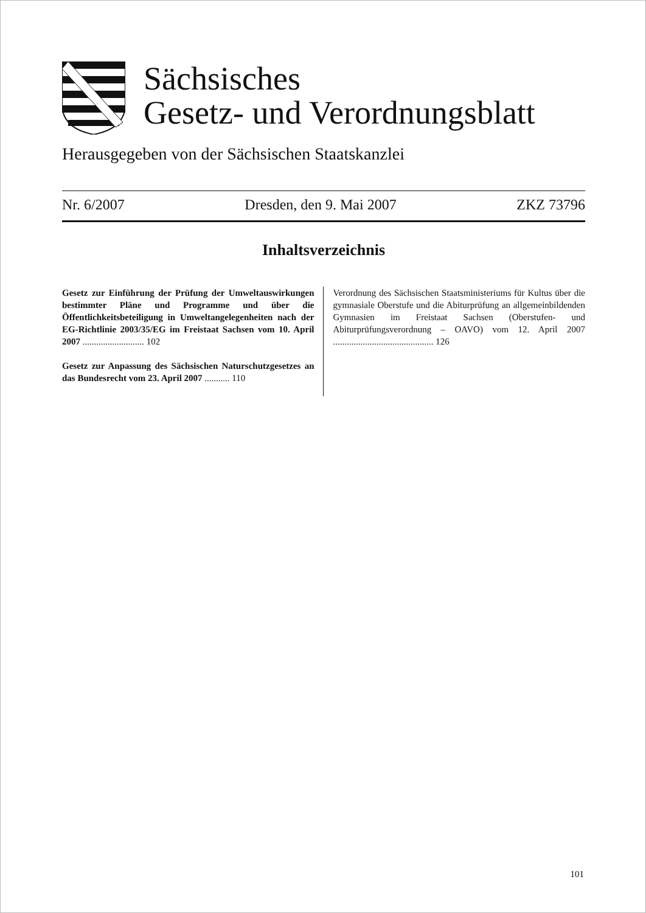Sächsisches
Gesetz- und Verordnungsblatt
Herausgegeben von der Sächsischen Staatskanzlei
Nr. 6/2007 Dresden, den 9. Mai 2007 ZKZ 73796
Inhaltsverzeichnis
Gesetz zur Einführung der Prüfung der Umweltauswirkungen bestimmter Pläne und Programme und über die Öffentlichkeitsbeteiligung in Umweltangelegenheiten nach der EG-Richtlinie 2003/35/EG im Freistaat Sachsen vom 10. April 2007 ........................... 102
Gesetz zur Anpassung des Sächsischen Naturschutzgesetzes an das Bundesrecht vom 23. April 2007 ........... 110
Verordnung des Sächsischen Staatsministeriums für Kultus über die gymnasiale Oberstufe und die Abiturprüfung an allgemeinbildenden Gymnasien im Freistaat Sachsen (Oberstufen- und Abiturprüfungsverordnung – OAVO) vom 12. April 2007 ............................................ 126
101